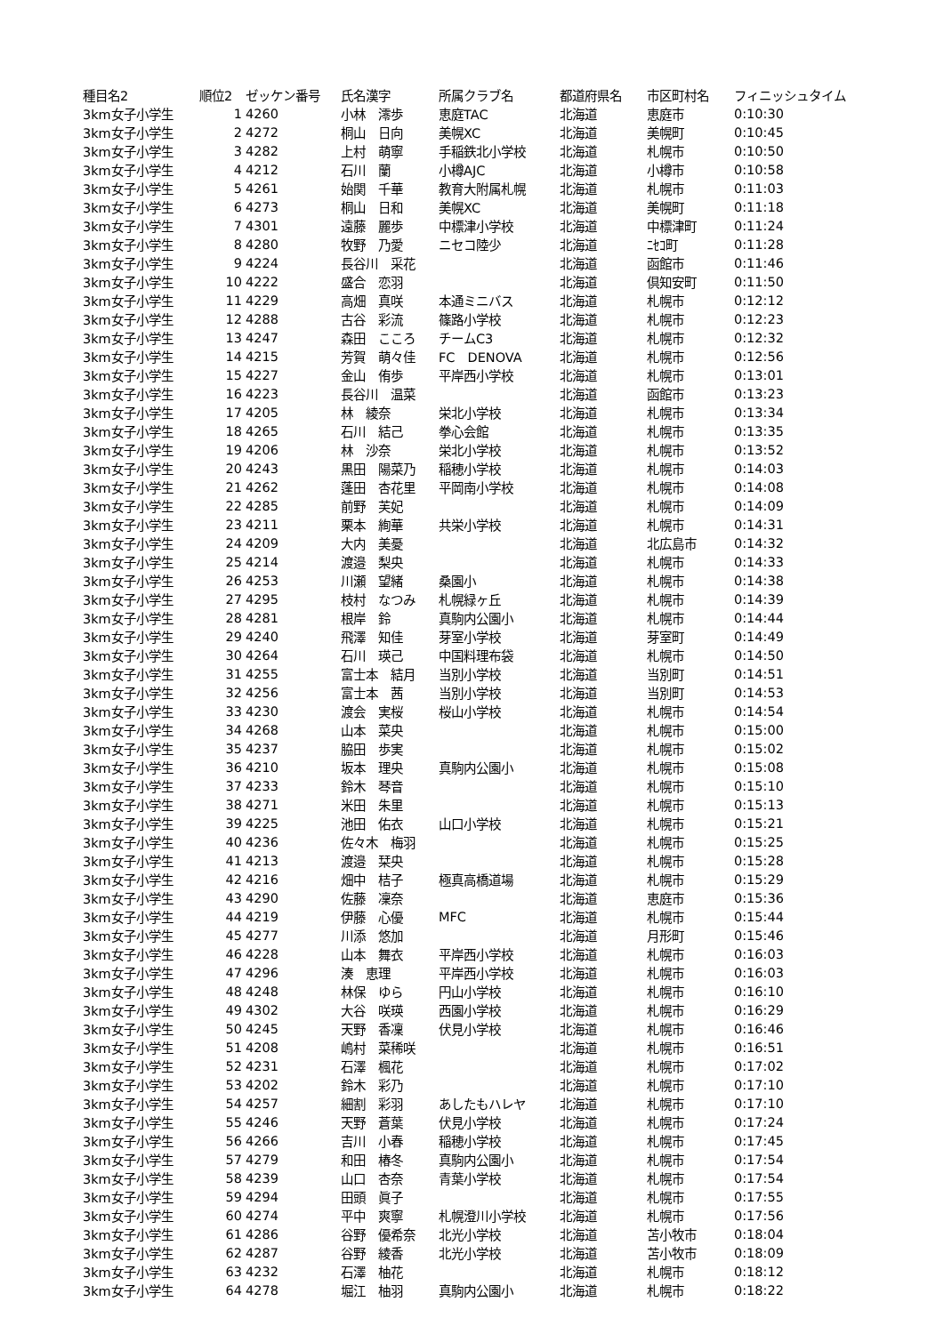| 種目名2 | 順位2 | ゼッケン番号 | 氏名漢字 | 所属クラブ名 | 都道府県名 | 市区町村名 | フィニッシュタイム |
| --- | --- | --- | --- | --- | --- | --- | --- |
| 3km女子小学生 | 1 | 4260 | 小林 澪歩 | 恵庭TAC | 北海道 | 恵庭市 | 0:10:30 |
| 3km女子小学生 | 2 | 4272 | 桐山 日向 | 美幌XC | 北海道 | 美幌町 | 0:10:45 |
| 3km女子小学生 | 3 | 4282 | 上村 萌寧 | 手稲鉄北小学校 | 北海道 | 札幌市 | 0:10:50 |
| 3km女子小学生 | 4 | 4212 | 石川 蘭 | 小樽AJC | 北海道 | 小樽市 | 0:10:58 |
| 3km女子小学生 | 5 | 4261 | 始関 千華 | 教育大附属札幌 | 北海道 | 札幌市 | 0:11:03 |
| 3km女子小学生 | 6 | 4273 | 桐山 日和 | 美幌XC | 北海道 | 美幌町 | 0:11:18 |
| 3km女子小学生 | 7 | 4301 | 遠藤 麗歩 | 中標津小学校 | 北海道 | 中標津町 | 0:11:24 |
| 3km女子小学生 | 8 | 4280 | 牧野 乃愛 | ニセコ陸少 | 北海道 | ﾆｾｺ町 | 0:11:28 |
| 3km女子小学生 | 9 | 4224 | 長谷川 采花 | | 北海道 | 函館市 | 0:11:46 |
| 3km女子小学生 | 10 | 4222 | 盛合 恋羽 | | 北海道 | 倶知安町 | 0:11:50 |
| 3km女子小学生 | 11 | 4229 | 高畑 真咲 | 本通ミニバス | 北海道 | 札幌市 | 0:12:12 |
| 3km女子小学生 | 12 | 4288 | 古谷 彩流 | 篠路小学校 | 北海道 | 札幌市 | 0:12:23 |
| 3km女子小学生 | 13 | 4247 | 森田 こころ | チームC3 | 北海道 | 札幌市 | 0:12:32 |
| 3km女子小学生 | 14 | 4215 | 芳賀 萌々佳 | FC DENOVA | 北海道 | 札幌市 | 0:12:56 |
| 3km女子小学生 | 15 | 4227 | 金山 侑歩 | 平岸西小学校 | 北海道 | 札幌市 | 0:13:01 |
| 3km女子小学生 | 16 | 4223 | 長谷川 温菜 | | 北海道 | 函館市 | 0:13:23 |
| 3km女子小学生 | 17 | 4205 | 林 綾奈 | 栄北小学校 | 北海道 | 札幌市 | 0:13:34 |
| 3km女子小学生 | 18 | 4265 | 石川 結己 | 拳心会館 | 北海道 | 札幌市 | 0:13:35 |
| 3km女子小学生 | 19 | 4206 | 林 沙奈 | 栄北小学校 | 北海道 | 札幌市 | 0:13:52 |
| 3km女子小学生 | 20 | 4243 | 黒田 陽菜乃 | 稲穂小学校 | 北海道 | 札幌市 | 0:14:03 |
| 3km女子小学生 | 21 | 4262 | 蓬田 杏花里 | 平岡南小学校 | 北海道 | 札幌市 | 0:14:08 |
| 3km女子小学生 | 22 | 4285 | 前野 芙妃 | | 北海道 | 札幌市 | 0:14:09 |
| 3km女子小学生 | 23 | 4211 | 栗本 絢華 | 共栄小学校 | 北海道 | 札幌市 | 0:14:31 |
| 3km女子小学生 | 24 | 4209 | 大内 美憂 | | 北海道 | 北広島市 | 0:14:32 |
| 3km女子小学生 | 25 | 4214 | 渡邉 梨央 | | 北海道 | 札幌市 | 0:14:33 |
| 3km女子小学生 | 26 | 4253 | 川瀬 望緒 | 桑園小 | 北海道 | 札幌市 | 0:14:38 |
| 3km女子小学生 | 27 | 4295 | 枝村 なつみ | 札幌緑ヶ丘 | 北海道 | 札幌市 | 0:14:39 |
| 3km女子小学生 | 28 | 4281 | 根岸 鈴 | 真駒内公園小 | 北海道 | 札幌市 | 0:14:44 |
| 3km女子小学生 | 29 | 4240 | 飛澤 知佳 | 芽室小学校 | 北海道 | 芽室町 | 0:14:49 |
| 3km女子小学生 | 30 | 4264 | 石川 瑛己 | 中国料理布袋 | 北海道 | 札幌市 | 0:14:50 |
| 3km女子小学生 | 31 | 4255 | 富士本 結月 | 当別小学校 | 北海道 | 当別町 | 0:14:51 |
| 3km女子小学生 | 32 | 4256 | 富士本 茜 | 当別小学校 | 北海道 | 当別町 | 0:14:53 |
| 3km女子小学生 | 33 | 4230 | 渡会 実桜 | 桜山小学校 | 北海道 | 札幌市 | 0:14:54 |
| 3km女子小学生 | 34 | 4268 | 山本 菜央 | | 北海道 | 札幌市 | 0:15:00 |
| 3km女子小学生 | 35 | 4237 | 脇田 歩実 | | 北海道 | 札幌市 | 0:15:02 |
| 3km女子小学生 | 36 | 4210 | 坂本 理央 | 真駒内公園小 | 北海道 | 札幌市 | 0:15:08 |
| 3km女子小学生 | 37 | 4233 | 鈴木 琴音 | | 北海道 | 札幌市 | 0:15:10 |
| 3km女子小学生 | 38 | 4271 | 米田 朱里 | | 北海道 | 札幌市 | 0:15:13 |
| 3km女子小学生 | 39 | 4225 | 池田 佑衣 | 山口小学校 | 北海道 | 札幌市 | 0:15:21 |
| 3km女子小学生 | 40 | 4236 | 佐々木 梅羽 | | 北海道 | 札幌市 | 0:15:25 |
| 3km女子小学生 | 41 | 4213 | 渡邉 栞央 | | 北海道 | 札幌市 | 0:15:28 |
| 3km女子小学生 | 42 | 4216 | 畑中 桔子 | 極真高橋道場 | 北海道 | 札幌市 | 0:15:29 |
| 3km女子小学生 | 43 | 4290 | 佐藤 凜奈 | | 北海道 | 恵庭市 | 0:15:36 |
| 3km女子小学生 | 44 | 4219 | 伊藤 心優 | MFC | 北海道 | 札幌市 | 0:15:44 |
| 3km女子小学生 | 45 | 4277 | 川添 悠加 | | 北海道 | 月形町 | 0:15:46 |
| 3km女子小学生 | 46 | 4228 | 山本 舞衣 | 平岸西小学校 | 北海道 | 札幌市 | 0:16:03 |
| 3km女子小学生 | 47 | 4296 | 湊 恵理 | 平岸西小学校 | 北海道 | 札幌市 | 0:16:03 |
| 3km女子小学生 | 48 | 4248 | 林保 ゆら | 円山小学校 | 北海道 | 札幌市 | 0:16:10 |
| 3km女子小学生 | 49 | 4302 | 大谷 咲瑛 | 西園小学校 | 北海道 | 札幌市 | 0:16:29 |
| 3km女子小学生 | 50 | 4245 | 天野 香凜 | 伏見小学校 | 北海道 | 札幌市 | 0:16:46 |
| 3km女子小学生 | 51 | 4208 | 嶋村 菜稀咲 | | 北海道 | 札幌市 | 0:16:51 |
| 3km女子小学生 | 52 | 4231 | 石澤 楓花 | | 北海道 | 札幌市 | 0:17:02 |
| 3km女子小学生 | 53 | 4202 | 鈴木 彩乃 | | 北海道 | 札幌市 | 0:17:10 |
| 3km女子小学生 | 54 | 4257 | 細割 彩羽 | あしたもハレヤ | 北海道 | 札幌市 | 0:17:10 |
| 3km女子小学生 | 55 | 4246 | 天野 蒼葉 | 伏見小学校 | 北海道 | 札幌市 | 0:17:24 |
| 3km女子小学生 | 56 | 4266 | 吉川 小春 | 稲穂小学校 | 北海道 | 札幌市 | 0:17:45 |
| 3km女子小学生 | 57 | 4279 | 和田 椿冬 | 真駒内公園小 | 北海道 | 札幌市 | 0:17:54 |
| 3km女子小学生 | 58 | 4239 | 山口 杏奈 | 青葉小学校 | 北海道 | 札幌市 | 0:17:54 |
| 3km女子小学生 | 59 | 4294 | 田頭 眞子 | | 北海道 | 札幌市 | 0:17:55 |
| 3km女子小学生 | 60 | 4274 | 平中 爽寧 | 札幌澄川小学校 | 北海道 | 札幌市 | 0:17:56 |
| 3km女子小学生 | 61 | 4286 | 谷野 優希奈 | 北光小学校 | 北海道 | 苫小牧市 | 0:18:04 |
| 3km女子小学生 | 62 | 4287 | 谷野 綾香 | 北光小学校 | 北海道 | 苫小牧市 | 0:18:09 |
| 3km女子小学生 | 63 | 4232 | 石澤 柚花 | | 北海道 | 札幌市 | 0:18:12 |
| 3km女子小学生 | 64 | 4278 | 堀江 柚羽 | 真駒内公園小 | 北海道 | 札幌市 | 0:18:22 |